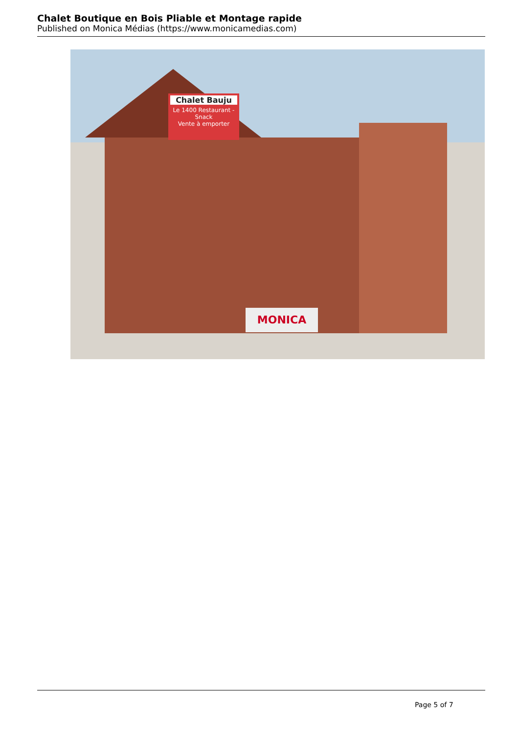Chalet Boutique en Bois Pliable et Montage rapide
Published on Monica Médias (https://www.monicamedias.com)
Chalet Bauju
Le 1400 Restaurant - Snack
Vente à emporter
MONICA
Page 5 of 7